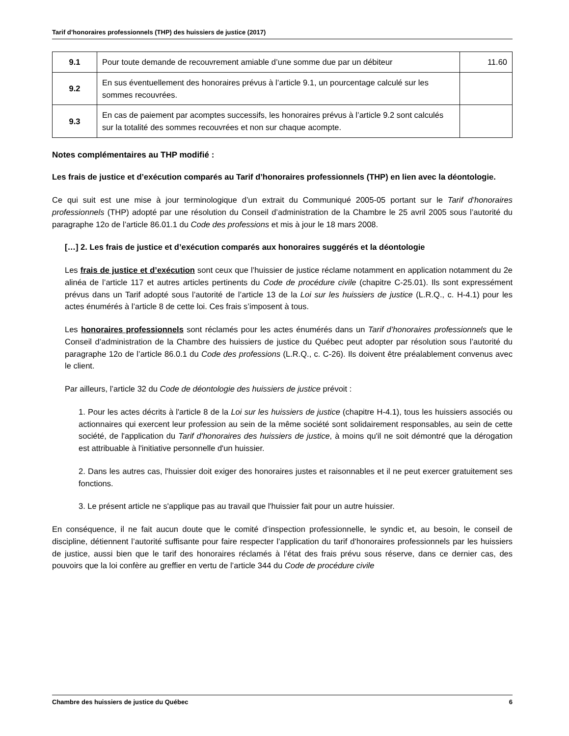Tarif d’honoraires professionnels (THP) des huissiers de justice (2017)
| 9.1 | Pour toute demande de recouvrement amiable d’une somme due par un débiteur | 11.60 |
| 9.2 | En sus éventuellement des honoraires prévus à l’article 9.1, un pourcentage calculé sur les sommes recouvrées. | |
| 9.3 | En cas de paiement par acomptes successifs, les honoraires prévus à l’article 9.2 sont calculés sur la totalité des sommes recouvrées et non sur chaque acompte. | |
Notes complémentaires au THP modifié :
Les frais de justice et d’exécution comparés au Tarif d’honoraires professionnels (THP) en lien avec la déontologie.
Ce qui suit est une mise à jour terminologique d’un extrait du Communiqué 2005-05 portant sur le Tarif d’honoraires professionnels (THP) adopté par une résolution du Conseil d’administration de la Chambre le 25 avril 2005 sous l’autorité du paragraphe 12o de l’article 86.01.1 du Code des professions et mis à jour le 18 mars 2008.
[…] 2. Les frais de justice et d’exécution comparés aux honoraires suggérés et la déontologie
Les frais de justice et d’exécution sont ceux que l’huissier de justice réclame notamment en application notamment du 2e alinéa de l’article 117 et autres articles pertinents du Code de procédure civile (chapitre C-25.01). Ils sont expressément prévus dans un Tarif adopté sous l’autorité de l’article 13 de la Loi sur les huissiers de justice (L.R.Q., c. H-4.1) pour les actes énumérés à l’article 8 de cette loi. Ces frais s’imposent à tous.
Les honoraires professionnels sont réclamés pour les actes énumérés dans un Tarif d’honoraires professionnels que le Conseil d’administration de la Chambre des huissiers de justice du Québec peut adopter par résolution sous l’autorité du paragraphe 12o de l’article 86.0.1 du Code des professions (L.R.Q., c. C-26). Ils doivent être préalablement convenus avec le client.
Par ailleurs, l’article 32 du Code de déontologie des huissiers de justice prévoit :
1. Pour les actes décrits à l'article 8 de la Loi sur les huissiers de justice (chapitre H-4.1), tous les huissiers associés ou actionnaires qui exercent leur profession au sein de la même société sont solidairement responsables, au sein de cette société, de l'application du Tarif d'honoraires des huissiers de justice, à moins qu'il ne soit démontré que la dérogation est attribuable à l'initiative personnelle d'un huissier.
2. Dans les autres cas, l'huissier doit exiger des honoraires justes et raisonnables et il ne peut exercer gratuitement ses fonctions.
3. Le présent article ne s'applique pas au travail que l'huissier fait pour un autre huissier.
En conséquence, il ne fait aucun doute que le comité d’inspection professionnelle, le syndic et, au besoin, le conseil de discipline, détiennent l’autorité suffisante pour faire respecter l’application du tarif d’honoraires professionnels par les huissiers de justice, aussi bien que le tarif des honoraires réclamés à l’état des frais prévu sous réserve, dans ce dernier cas, des pouvoirs que la loi confère au greffier en vertu de l’article 344 du Code de procédure civile
Chambre des huissiers de justice du Québec 6